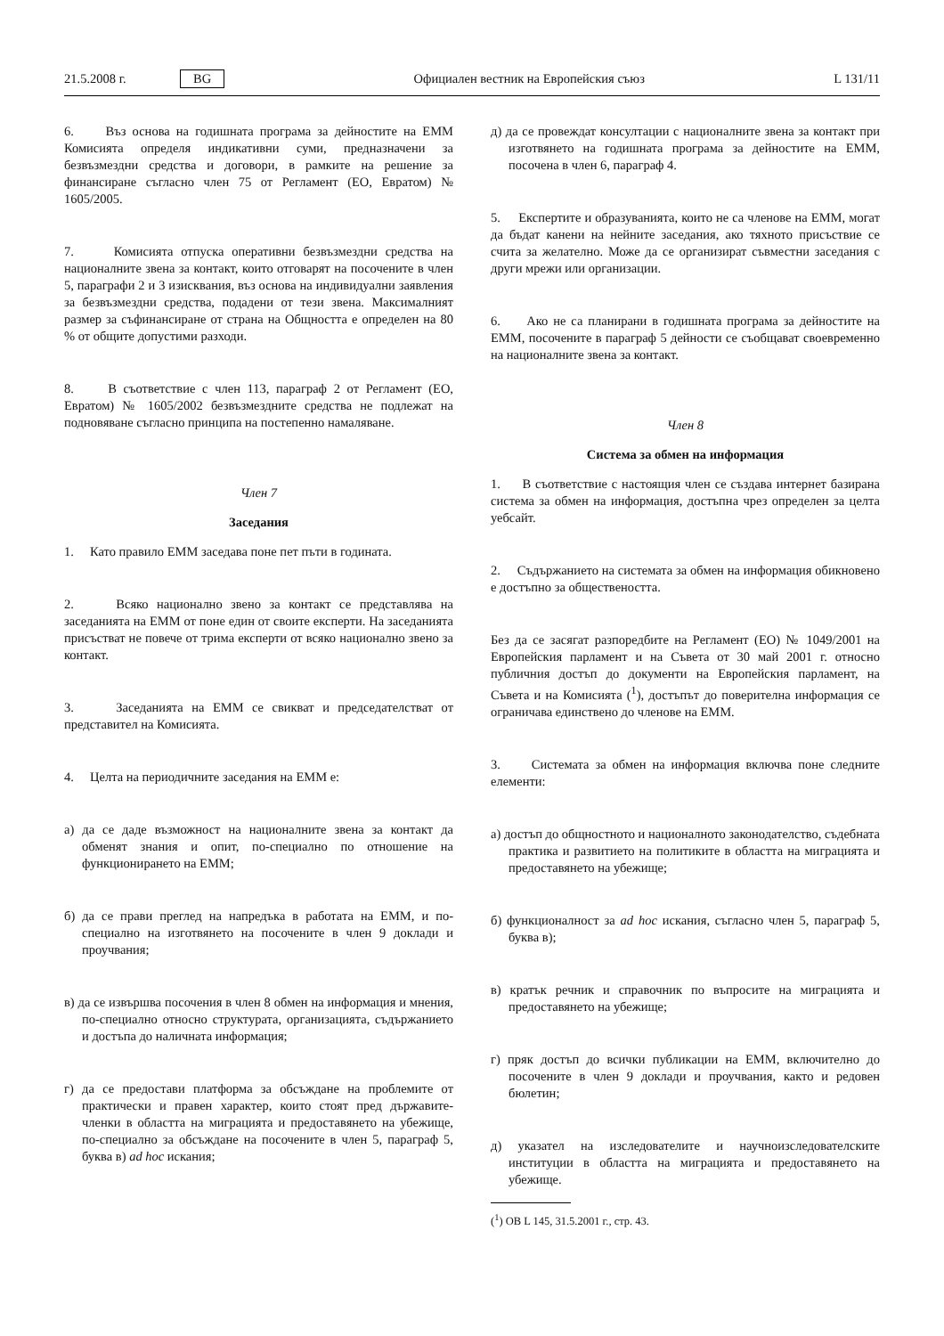21.5.2008 г. BG Официален вестник на Европейския съюз L 131/11
6. Въз основа на годишната програма за дейностите на ЕММ Комисията определя индикативни суми, предназначени за безвъзмездни средства и договори, в рамките на решение за финансиране съгласно член 75 от Регламент (ЕО, Евратом) № 1605/2005.
7. Комисията отпуска оперативни безвъзмездни средства на националните звена за контакт, които отговарят на посочените в член 5, параграфи 2 и 3 изисквания, въз основа на индивидуални заявления за безвъзмездни средства, подадени от тези звена. Максималният размер за съфинансиране от страна на Общността е определен на 80 % от общите допустими разходи.
8. В съответствие с член 113, параграф 2 от Регламент (ЕО, Евратом) № 1605/2002 безвъзмездните средства не подлежат на подновяване съгласно принципа на постепенно намаляване.
Член 7
Заседания
1. Като правило ЕММ заседава поне пет пъти в годината.
2. Всяко национално звено за контакт се представлява на заседанията на ЕММ от поне един от своите експерти. На заседанията присъстват не повече от трима експерти от всяко национално звено за контакт.
3. Заседанията на ЕММ се свикват и председателстват от представител на Комисията.
4. Целта на периодичните заседания на ЕММ е:
а) да се даде възможност на националните звена за контакт да обменят знания и опит, по-специално по отношение на функционирането на ЕММ;
б) да се прави преглед на напредъка в работата на ЕММ, и по-специално на изготвянето на посочените в член 9 доклади и проучвания;
в) да се извършва посочения в член 8 обмен на информация и мнения, по-специално относно структурата, организацията, съдържанието и достъпа до наличната информация;
г) да се предостави платформа за обсъждане на проблемите от практически и правен характер, които стоят пред държавите-членки в областта на миграцията и предоставянето на убежище, по-специално за обсъждане на посочените в член 5, параграф 5, буква в) ad hoc искания;
д) да се провеждат консултации с националните звена за контакт при изготвянето на годишната програма за дейностите на ЕММ, посочена в член 6, параграф 4.
5. Експертите и образуванията, които не са членове на ЕММ, могат да бъдат канени на нейните заседания, ако тяхното присъствие се счита за желателно. Може да се организират съвместни заседания с други мрежи или организации.
6. Ако не са планирани в годишната програма за дейностите на ЕММ, посочените в параграф 5 дейности се съобщават своевременно на националните звена за контакт.
Член 8
Система за обмен на информация
1. В съответствие с настоящия член се създава интернет базирана система за обмен на информация, достъпна чрез определен за целта уебсайт.
2. Съдържанието на системата за обмен на информация обикновено е достъпно за обществеността.
Без да се засягат разпоредбите на Регламент (ЕО) № 1049/2001 на Европейския парламент и на Съвета от 30 май 2001 г. относно публичния достъп до документи на Европейския парламент, на Съвета и на Комисията (<sup>1</sup>), достъпът до поверителна информация се ограничава единствено до членове на ЕММ.
3. Системата за обмен на информация включва поне следните елементи:
а) достъп до общностното и националното законодателство, съдебната практика и развитието на политиките в областта на миграцията и предоставянето на убежище;
б) функционалност за ad hoc искания, съгласно член 5, параграф 5, буква в);
в) кратък речник и справочник по въпросите на миграцията и предоставянето на убежище;
г) пряк достъп до всички публикации на ЕММ, включително до посочените в член 9 доклади и проучвания, както и редовен бюлетин;
д) указател на изследователите и научноизследователските институции в областта на миграцията и предоставянето на убежище.
(<sup>1</sup>) ОВ L 145, 31.5.2001 г., стр. 43.